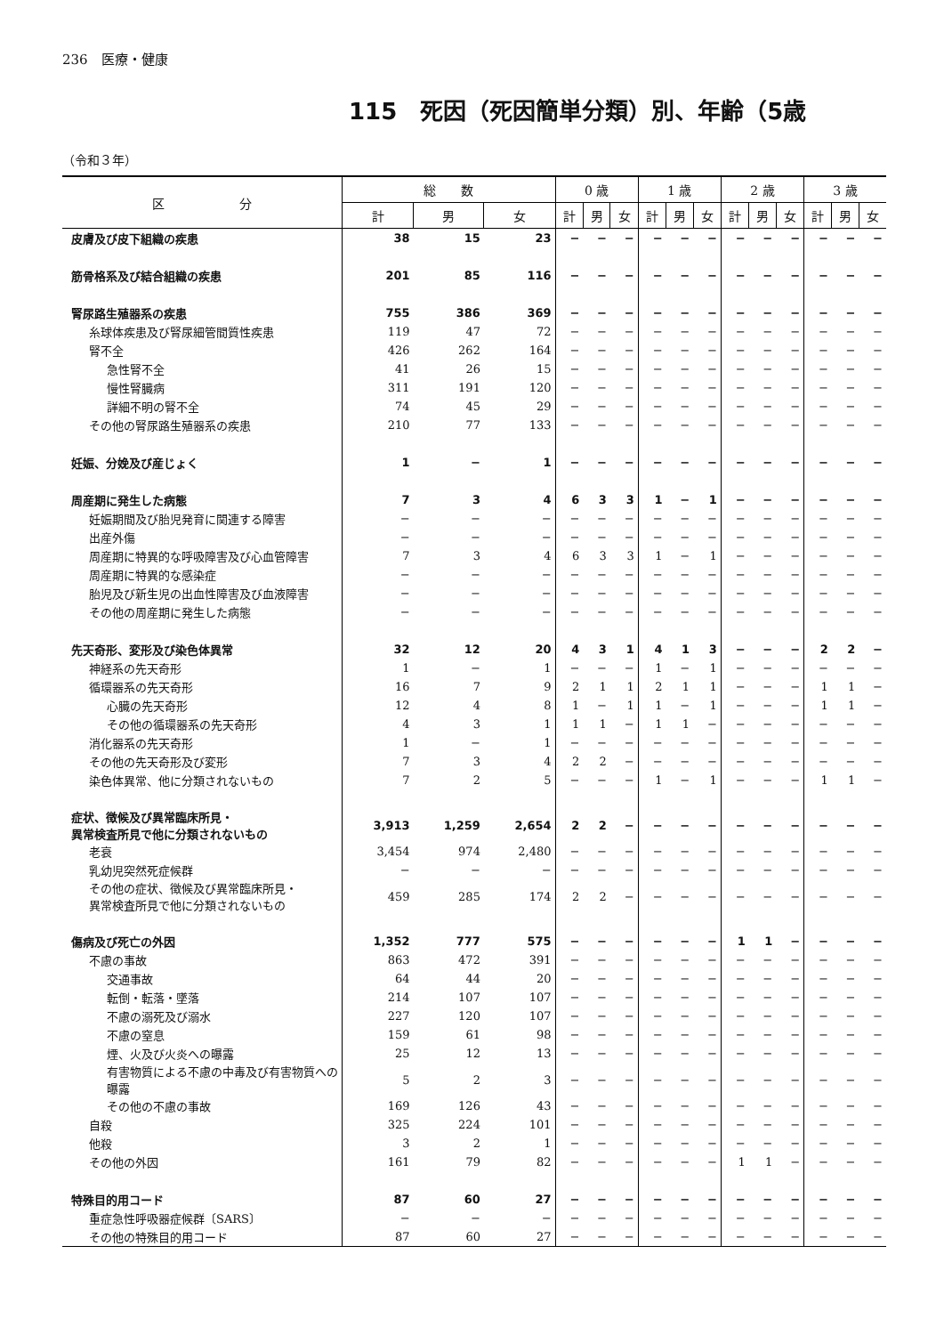236　医療・健康
115　死因（死因簡単分類）別、年齢（5歳
（令和３年）
| 区 分 | 総 数 | | | 0 歳 | | | 1 歳 | | | 2 歳 | | | 3 歳 | | |
| --- | --- | --- | --- | --- | --- | --- | --- | --- | --- | --- | --- | --- | --- | --- | --- |
| | 計 | 男 | 女 | 計 | 男 | 女 | 計 | 男 | 女 | 計 | 男 | 女 | 計 | 男 | 女 |
| 皮膚及び皮下組織の疾患 | 38 | 15 | 23 | − | − | − | − | − | − | − | − | − | − | − | − |
| 筋骨格系及び結合組織の疾患 | 201 | 85 | 116 | − | − | − | − | − | − | − | − | − | − | − | − |
| 腎尿路生殖器系の疾患 | 755 | 386 | 369 | − | − | − | − | − | − | − | − | − | − | − | − |
| 糸球体疾患及び腎尿細管間質性疾患 | 119 | 47 | 72 | − | − | − | − | − | − | − | − | − | − | − | − |
| 腎不全 | 426 | 262 | 164 | − | − | − | − | − | − | − | − | − | − | − | − |
| 急性腎不全 | 41 | 26 | 15 | − | − | − | − | − | − | − | − | − | − | − | − |
| 慢性腎臓病 | 311 | 191 | 120 | − | − | − | − | − | − | − | − | − | − | − | − |
| 詳細不明の腎不全 | 74 | 45 | 29 | − | − | − | − | − | − | − | − | − | − | − | − |
| その他の腎尿路生殖器系の疾患 | 210 | 77 | 133 | − | − | − | − | − | − | − | − | − | − | − | − |
| 妊娠、分娩及び産じょく | 1 | − | 1 | − | − | − | − | − | − | − | − | − | − | − | − |
| 周産期に発生した病態 | 7 | 3 | 4 | 6 | 3 | 3 | 1 | − | 1 | − | − | − | − | − | − |
| 妊娠期間及び胎児発育に関連する障害 | − | − | − | − | − | − | − | − | − | − | − | − | − | − | − |
| 出産外傷 | − | − | − | − | − | − | − | − | − | − | − | − | − | − | − |
| 周産期に特異的な呼吸障害及び心血管障害 | 7 | 3 | 4 | 6 | 3 | 3 | 1 | − | 1 | − | − | − | − | − | − |
| 周産期に特異的な感染症 | − | − | − | − | − | − | − | − | − | − | − | − | − | − | − |
| 胎児及び新生児の出血性障害及び血液障害 | − | − | − | − | − | − | − | − | − | − | − | − | − | − | − |
| その他の周産期に発生した病態 | − | − | − | − | − | − | − | − | − | − | − | − | − | − | − |
| 先天奇形、変形及び染色体異常 | 32 | 12 | 20 | 4 | 3 | 1 | 4 | 1 | 3 | − | − | − | 2 | 2 | − |
| 神経系の先天奇形 | 1 | − | 1 | − | − | − | 1 | − | 1 | − | − | − | − | − | − |
| 循環器系の先天奇形 | 16 | 7 | 9 | 2 | 1 | 1 | 2 | 1 | 1 | − | − | − | 1 | 1 | − |
| 心臓の先天奇形 | 12 | 4 | 8 | 1 | − | 1 | 1 | − | 1 | − | − | − | 1 | 1 | − |
| その他の循環器系の先天奇形 | 4 | 3 | 1 | 1 | 1 | − | 1 | 1 | − | − | − | − | − | − | − |
| 消化器系の先天奇形 | 1 | − | 1 | − | − | − | − | − | − | − | − | − | − | − | − |
| その他の先天奇形及び変形 | 7 | 3 | 4 | 2 | 2 | − | − | − | − | − | − | − | − | − | − |
| 染色体異常、他に分類されないもの | 7 | 2 | 5 | − | − | − | 1 | − | 1 | − | − | − | 1 | 1 | − |
| 症状、徴候及び異常臨床所見・ 異常検査所見で他に分類されないもの | 3,913 | 1,259 | 2,654 | 2 | 2 | − | − | − | − | − | − | − | − | − | − |
| 老衰 | 3,454 | 974 | 2,480 | − | − | − | − | − | − | − | − | − | − | − | − |
| 乳幼児突然死症候群 | − | − | − | − | − | − | − | − | − | − | − | − | − | − | − |
| その他の症状、徴候及び異常臨床所見・ 異常検査所見で他に分類されないもの | 459 | 285 | 174 | 2 | 2 | − | − | − | − | − | − | − | − | − | − |
| 傷病及び死亡の外因 | 1,352 | 777 | 575 | − | − | − | − | − | − | 1 | 1 | − | − | − | − |
| 不慮の事故 | 863 | 472 | 391 | − | − | − | − | − | − | − | − | − | − | − | − |
| 交通事故 | 64 | 44 | 20 | − | − | − | − | − | − | − | − | − | − | − | − |
| 転倒・転落・墜落 | 214 | 107 | 107 | − | − | − | − | − | − | − | − | − | − | − | − |
| 不慮の溺死及び溺水 | 227 | 120 | 107 | − | − | − | − | − | − | − | − | − | − | − | − |
| 不慮の窒息 | 159 | 61 | 98 | − | − | − | − | − | − | − | − | − | − | − | − |
| 煙、火及び火炎への曝露 | 25 | 12 | 13 | − | − | − | − | − | − | − | − | − | − | − | − |
| 有害物質による不慮の中毒及び有害物質への曝露 | 5 | 2 | 3 | − | − | − | − | − | − | − | − | − | − | − | − |
| その他の不慮の事故 | 169 | 126 | 43 | − | − | − | − | − | − | − | − | − | − | − | − |
| 自殺 | 325 | 224 | 101 | − | − | − | − | − | − | − | − | − | − | − | − |
| 他殺 | 3 | 2 | 1 | − | − | − | − | − | − | − | − | − | − | − | − |
| その他の外因 | 161 | 79 | 82 | − | − | − | − | − | − | 1 | 1 | − | − | − | − |
| 特殊目的用コード | 87 | 60 | 27 | − | − | − | − | − | − | − | − | − | − | − | − |
| 重症急性呼吸器症候群〔SARS〕 | − | − | − | − | − | − | − | − | − | − | − | − | − | − | − |
| その他の特殊目的用コード | 87 | 60 | 27 | − | − | − | − | − | − | − | − | − | − | − | − |